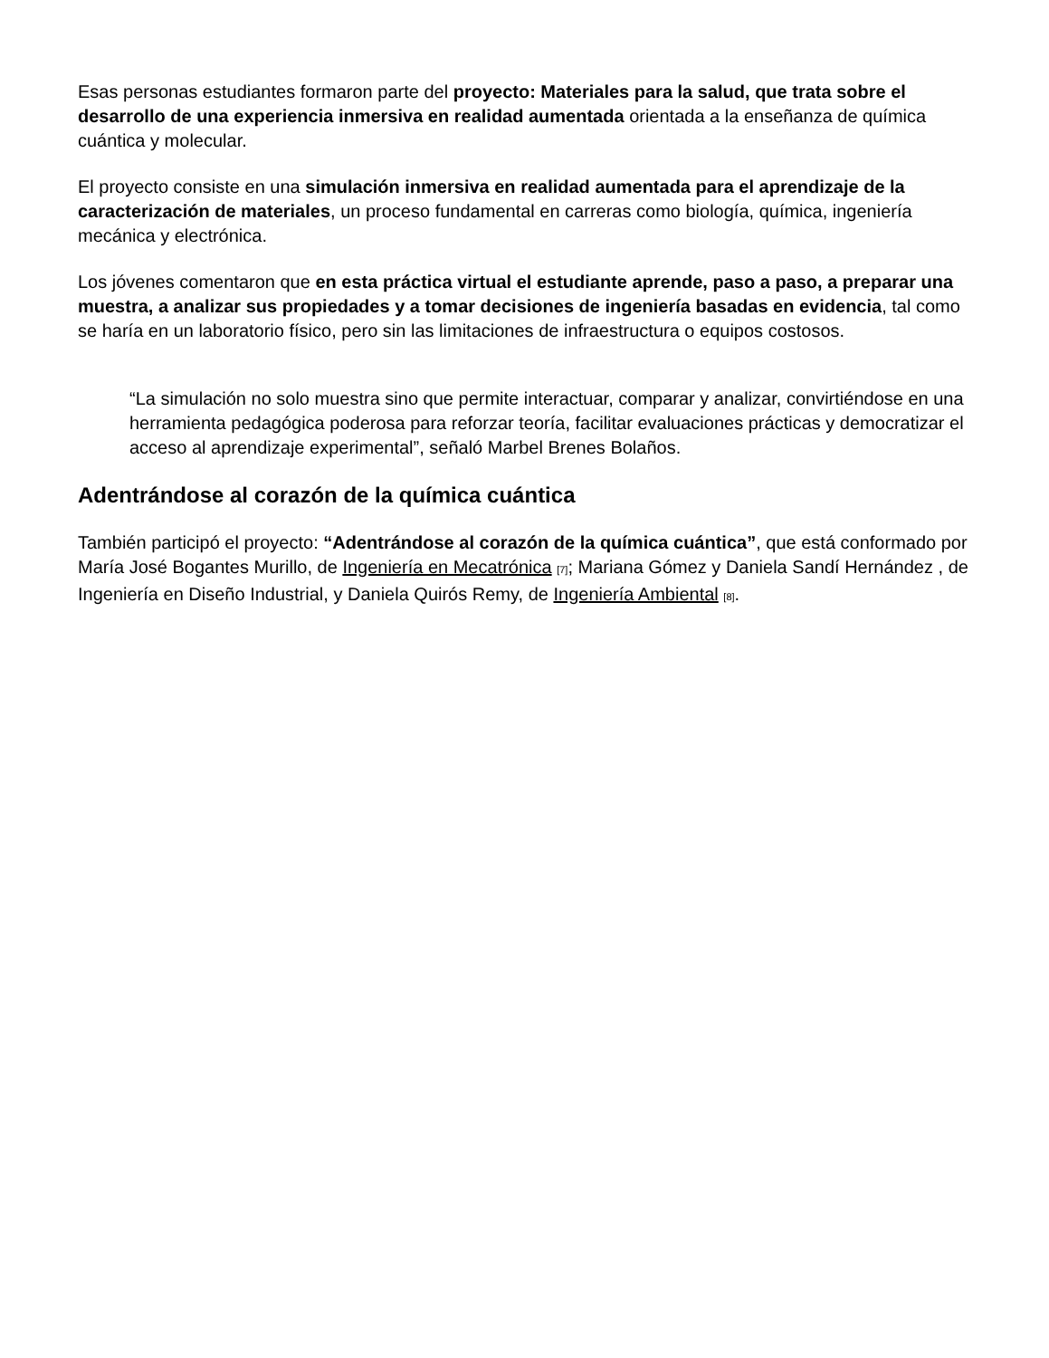Esas personas estudiantes formaron parte del proyecto: Materiales para la salud, que trata sobre el desarrollo de una experiencia inmersiva en realidad aumentada orientada a la enseñanza de química cuántica y molecular.
El proyecto consiste en una simulación inmersiva en realidad aumentada para el aprendizaje de la caracterización de materiales, un proceso fundamental en carreras como biología, química, ingeniería mecánica y electrónica.
Los jóvenes comentaron que en esta práctica virtual el estudiante aprende, paso a paso, a preparar una muestra, a analizar sus propiedades y a tomar decisiones de ingeniería basadas en evidencia, tal como se haría en un laboratorio físico, pero sin las limitaciones de infraestructura o equipos costosos.
“La simulación no solo muestra sino que permite interactuar, comparar y analizar, convirtiéndose en una herramienta pedagógica poderosa para reforzar teoría, facilitar evaluaciones prácticas y democratizar el acceso al aprendizaje experimental”, señaló Marbel Brenes Bolaños.
Adentrándose al corazón de la química cuántica
También participó el proyecto: “Adentrándose al corazón de la química cuántica”, que está conformado por María José Bogantes Murillo, de Ingeniería en Mecatrónica [7]; Mariana Gómez y Daniela Sandí Hernández , de Ingeniería en Diseño Industrial, y Daniela Quirós Remy, de Ingeniería Ambiental [8].